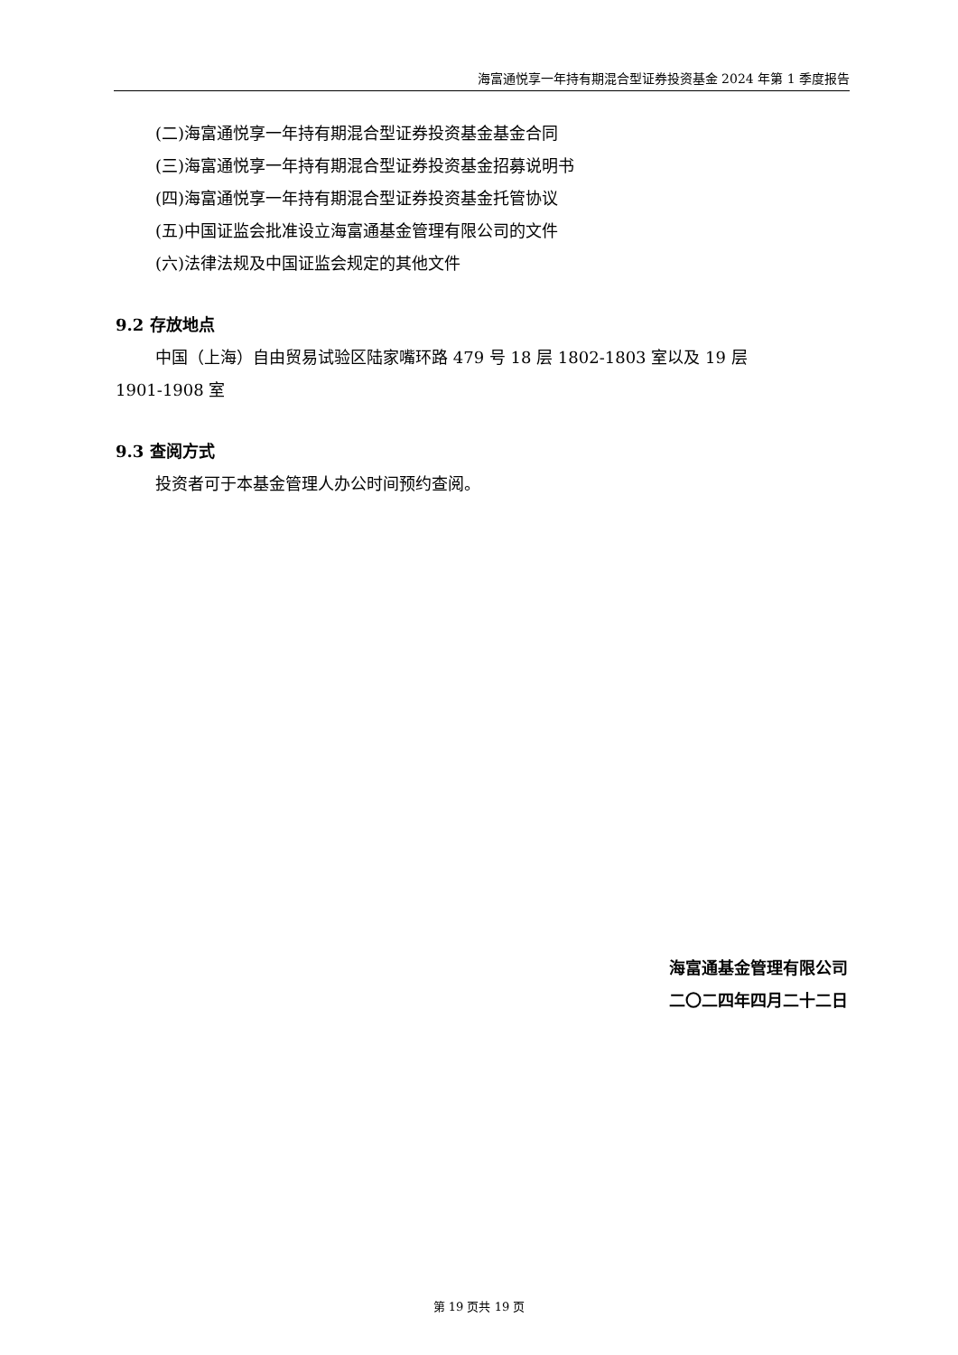海富通悦享一年持有期混合型证券投资基金 2024 年第 1 季度报告
(二)海富通悦享一年持有期混合型证券投资基金基金合同
(三)海富通悦享一年持有期混合型证券投资基金招募说明书
(四)海富通悦享一年持有期混合型证券投资基金托管协议
(五)中国证监会批准设立海富通基金管理有限公司的文件
(六)法律法规及中国证监会规定的其他文件
9.2 存放地点
中国（上海）自由贸易试验区陆家嘴环路 479 号 18 层 1802-1803 室以及 19 层
1901-1908 室
9.3 查阅方式
投资者可于本基金管理人办公时间预约查阅。
海富通基金管理有限公司
二〇二四年四月二十二日
第 19 页共 19 页